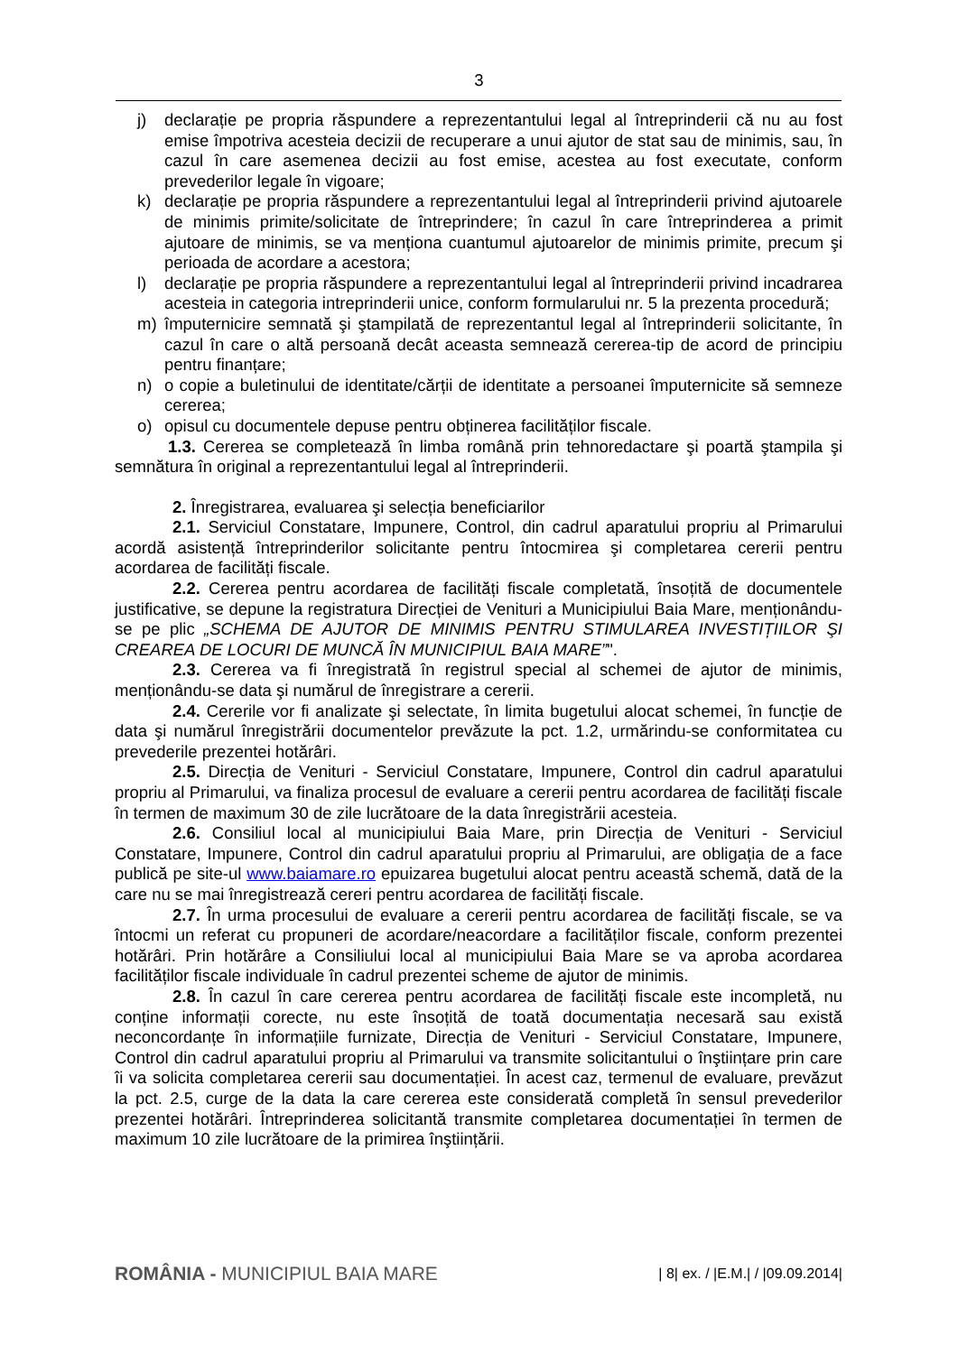3
j) declarație pe propria răspundere a reprezentantului legal al întreprinderii că nu au fost emise împotriva acesteia decizii de recuperare a unui ajutor de stat sau de minimis, sau, în cazul în care asemenea decizii au fost emise, acestea au fost executate, conform prevederilor legale în vigoare;
k) declarație pe propria răspundere a reprezentantului legal al întreprinderii privind ajutoarele de minimis primite/solicitate de întreprindere; în cazul în care întreprinderea a primit ajutoare de minimis, se va menționa cuantumul ajutoarelor de minimis primite, precum şi perioada de acordare a acestora;
l) declarație pe propria răspundere a reprezentantului legal al întreprinderii privind incadrarea acesteia in categoria intreprinderii unice, conform formularului nr. 5 la prezenta procedură;
m) împuternicire semnată şi ştampilată de reprezentantul legal al întreprinderii solicitante, în cazul în care o altă persoană decât aceasta semnează cererea-tip de acord de principiu pentru finanțare;
n) o copie a buletinului de identitate/cărții de identitate a persoanei împuternicite să semneze cererea;
o) opisul cu documentele depuse pentru obținerea facilităților fiscale.
1.3. Cererea se completează în limba română prin tehnoredactare şi poartă ştampila şi semnătura în original a reprezentantului legal al întreprinderii.
2. Înregistrarea, evaluarea şi selecția beneficiarilor
2.1. Serviciul Constatare, Impunere, Control, din cadrul aparatului propriu al Primarului acordă asistență întreprinderilor solicitante pentru întocmirea şi completarea cererii pentru acordarea de facilități fiscale.
2.2. Cererea pentru acordarea de facilități fiscale completată, însoțită de documentele justificative, se depune la registratura Direcției de Venituri a Municipiului Baia Mare, menționându-se pe plic „SCHEMA DE AJUTOR DE MINIMIS PENTRU STIMULAREA INVESTIȚIILOR ŞI CREAREA DE LOCURI DE MUNCĂ ÎN MUNICIPIUL BAIA MARE”".
2.3. Cererea va fi înregistrată în registrul special al schemei de ajutor de minimis, menționându-se data şi numărul de înregistrare a cererii.
2.4. Cererile vor fi analizate şi selectate, în limita bugetului alocat schemei, în funcție de data şi numărul înregistrării documentelor prevăzute la pct. 1.2, urmărindu-se conformitatea cu prevederile prezentei hotărâri.
2.5. Direcția de Venituri - Serviciul Constatare, Impunere, Control din cadrul aparatului propriu al Primarului, va finaliza procesul de evaluare a cererii pentru acordarea de facilități fiscale în termen de maximum 30 de zile lucrătoare de la data înregistrării acesteia.
2.6. Consiliul local al municipiului Baia Mare, prin Direcția de Venituri - Serviciul Constatare, Impunere, Control din cadrul aparatului propriu al Primarului, are obligația de a face publică pe site-ul www.baiamare.ro epuizarea bugetului alocat pentru această schemă, dată de la care nu se mai înregistrează cereri pentru acordarea de facilități fiscale.
2.7. În urma procesului de evaluare a cererii pentru acordarea de facilități fiscale, se va întocmi un referat cu propuneri de acordare/neacordare a facilităților fiscale, conform prezentei hotărâri. Prin hotărâre a Consiliului local al municipiului Baia Mare se va aproba acordarea facilităților fiscale individuale în cadrul prezentei scheme de ajutor de minimis.
2.8. În cazul în care cererea pentru acordarea de facilități fiscale este incompletă, nu conține informații corecte, nu este însoțită de toată documentația necesară sau există neconcordanțe în informațiile furnizate, Direcția de Venituri - Serviciul Constatare, Impunere, Control din cadrul aparatului propriu al Primarului va transmite solicitantului o înştiințare prin care îi va solicita completarea cererii sau documentației. În acest caz, termenul de evaluare, prevăzut la pct. 2.5, curge de la data la care cererea este considerată completă în sensul prevederilor prezentei hotărâri. Întreprinderea solicitantă transmite completarea documentației în termen de maximum 10 zile lucrătoare de la primirea înştiințării.
ROMÂNIA - MUNICIPIUL BAIA MARE
| 8| ex. / |E.M.| / |09.09.2014|